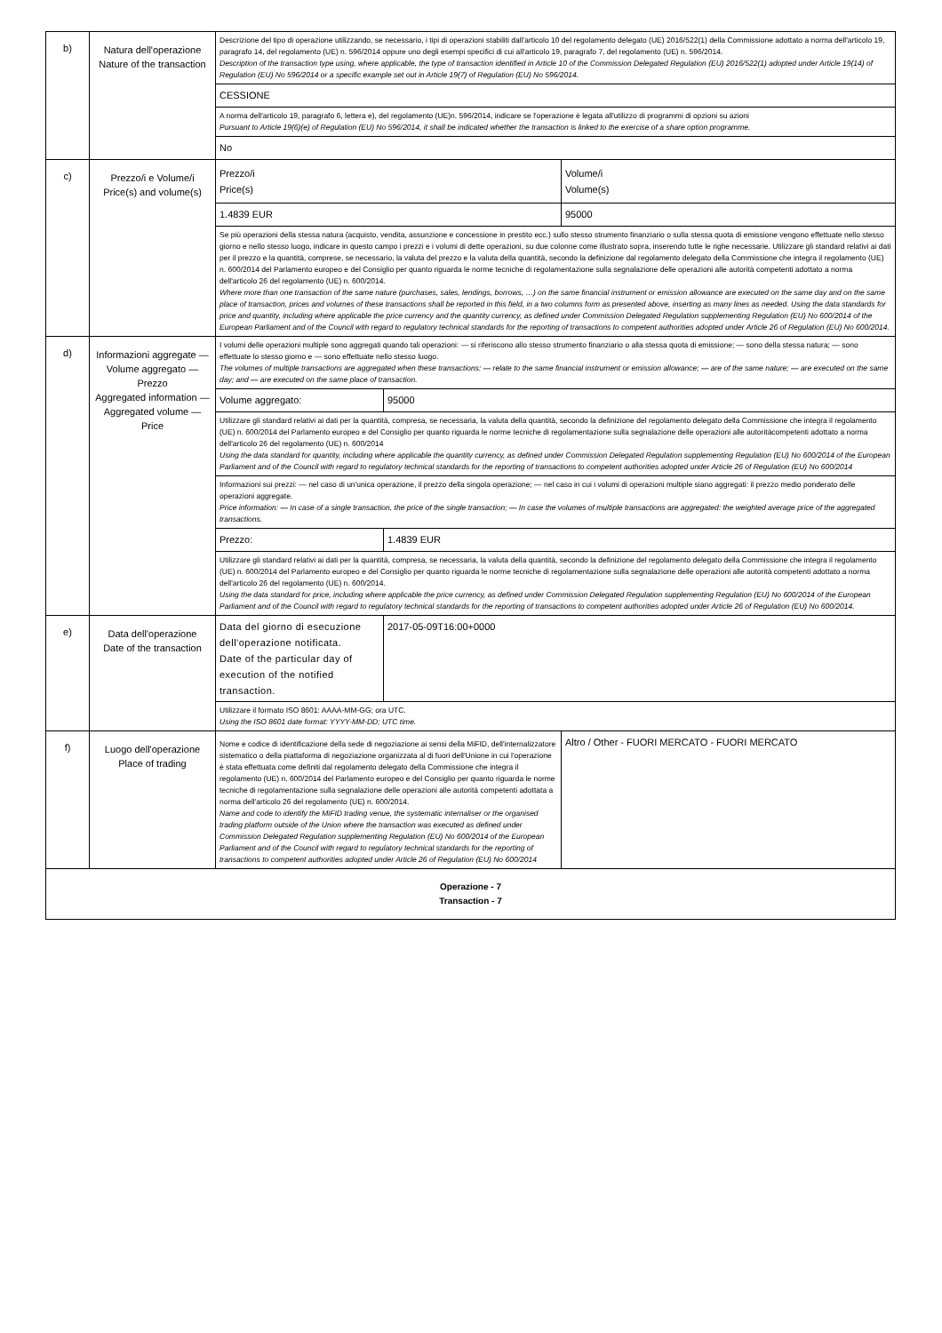| b) | Natura dell'operazione Nature of the transaction | / Descrizione del tipo di operazione utilizzando, se necessario, i tipi di operazioni stabiliti dall'articolo 10 del regolamento delegato (UE) 2016/522(1) della Commissione adottato a norma dell'articolo 19, paragrafo 14, del regolamento (UE) n. 596/2014 oppure uno degli esempi specifici di cui all'articolo 19, paragrafo 7, del regolamento (UE) n. 596/2014. Description of the transaction type using, where applicable, the type of transaction identified in Article 10 of the Commission Delegated Regulation (EU) 2016/522(1) adopted under Article 19(14) of Regulation (EU) No 596/2014 or a specific example set out in Article 19(7) of Regulation (EU) No 596/2014. / / CESSIONE / / A norma dell'articolo 19, paragrafo 6, lettera e), del regolamento (UE)n. 596/2014, indicare se l'operazione è legata all'utilizzo di programmi di opzioni su azioni Pursuant to Article 19(6)(e) of Regulation (EU) No 596/2014, it shall be indicated whether the transaction is linked to the exercise of a share option programme. / / No / |
| c) | Prezzo/i e Volume/i Price(s) and volume(s) | / Prezzo/i Price(s) / Volume/i Volume(s) / / 1.4839 EUR / 95000 / / Se più operazioni della stessa natura (acquisto, vendita, assunzione e concessione in prestito ecc.) sullo stesso strumento finanziario o sulla stessa quota di emissione vengono effettuate nello stesso giorno e nello stesso luogo, indicare in questo campo i prezzi e i volumi di dette operazioni, su due colonne come illustrato sopra, inserendo tutte le righe necessarie. Utilizzare gli standard relativi ai dati per il prezzo e la quantità, comprese, se necessario, la valuta del prezzo e la valuta della quantità, secondo la definizione dal regolamento delegato della Commissione che integra il regolamento (UE) n. 600/2014 del Parlamento europeo e del Consiglio per quanto riguarda le norme tecniche di regolamentazione sulla segnalazione delle operazioni alle autorità competenti adottato a norma dell'articolo 26 del regolamento (UE) n. 600/2014. Where more than one transaction of the same nature (purchases, sales, lendings, borrows, …) on the same financial instrument or emission allowance are executed on the same day and on the same place of transaction, prices and volumes of these transactions shall be reported in this field, in a two columns form as presented above, inserting as many lines as needed. Using the data standards for price and quantity, including where applicable the price currency and the quantity currency, as defined under Commission Delegated Regulation supplementing Regulation (EU) No 600/2014 of the European Parliament and of the Council with regard to regulatory technical standards for the reporting of transactions to competent authorities adopted under Article 26 of Regulation (EU) No 600/2014. / / |
| d) | Informazioni aggregate — Volume aggregato — Prezzo Aggregated information — Aggregated volume — Price | / I volumi delle operazioni multiple sono aggregati quando tali operazioni: — si riferiscono allo stesso strumento finanziario o alla stessa quota di emissione; — sono della stessa natura; — sono effettuate lo stesso giorno e — sono effettuate nello stesso luogo. The volumes of multiple transactions are aggregated when these transactions: — relate to the same financial instrument or emission allowance; — are of the same nature; — are executed on the same day; and — are executed on the same place of transaction. / / / Volume aggregato: / 95000 / / Utilizzare gli standard relativi ai dati per la quantità, compresa, se necessaria, la valuta della quantità, secondo la definizione del regolamento delegato della Commissione che integra il regolamento (UE) n. 600/2014 del Parlamento europeo e del Consiglio per quanto riguarda le norme tecniche di regolamentazione sulla segnalazione delle operazioni alle autoritàcompetenti adottato a norma dell'articolo 26 del regolamento (UE) n. 600/2014 Using the data standard for quantity, including where applicable the quantity currency, as defined under Commission Delegated Regulation supplementing Regulation (EU) No 600/2014 of the European Parliament and of the Council with regard to regulatory technical standards for the reporting of transactions to competent authorities adopted under Article 26 of Regulation (EU) No 600/2014 / / / Informazioni sui prezzi: — nel caso di un'unica operazione, il prezzo della singola operazione; — nel caso in cui i volumi di operazioni multiple siano aggregati: il prezzo medio ponderato delle operazioni aggregate. Price information: — In case of a single transaction, the price of the single transaction; — In case the volumes of multiple transactions are aggregated: the weighted average price of the aggregated transactions. / / / Prezzo: / 1.4839 EUR / / Utilizzare gli standard relativi ai dati per la quantità, compresa, se necessaria, la valuta della quantità, secondo la definizione del regolamento delegato della Commissione che integra il regolamento (UE) n. 600/2014 del Parlamento europeo e del Consiglio per quanto riguarda le norme tecniche di regolamentazione sulla segnalazione delle operazioni alle autorità competenti adottato a norma dell'articolo 26 del regolamento (UE) n. 600/2014. Using the data standard for price, including where applicable the price currency, as defined under Commission Delegated Regulation supplementing Regulation (EU) No 600/2014 of the European Parliament and of the Council with regard to regulatory technical standards for the reporting of transactions to competent authorities adopted under Article 26 of Regulation (EU) No 600/2014. / / |
| e) | Data dell'operazione Date of the transaction | / Data del giorno di esecuzione dell'operazione notificata. Date of the particular day of execution of the notified transaction. / 2017-05-09T16:00+0000 / / Utilizzare il formato ISO 8601: AAAA-MM-GG; ora UTC. Using the ISO 8601 date format: YYYY-MM-DD; UTC time. / / |
| f) | Luogo dell'operazione Place of trading | / Nome e codice di identificazione della sede di negoziazione ai sensi della MiFID, dell'internalizzatore sistematico o della piattaforma di negoziazione organizzata al di fuori dell'Unione in cui l'operazione è stata effettuata come definiti dal regolamento delegato della Commissione che integra il regolamento (UE) n. 600/2014 del Parlamento europeo e del Consiglio per quanto riguarda le norme tecniche di regolamentazione sulla segnalazione delle operazioni alle autorità competenti adottata a norma dell'articolo 26 del regolamento (UE) n. 600/2014. Name and code to identify the MiFID trading venue, the systematic internaliser or the organised trading platform outside of the Union where the transaction was executed as defined under Commission Delegated Regulation supplementing Regulation (EU) No 600/2014 of the European Parliament and of the Council with regard to regulatory technical standards for the reporting of transactions to competent authorities adopted under Article 26 of Regulation (EU) No 600/2014 / Altro / Other - FUORI MERCATO - FUORI MERCATO / |
| Operazione - 7 Transaction - 7 | | |